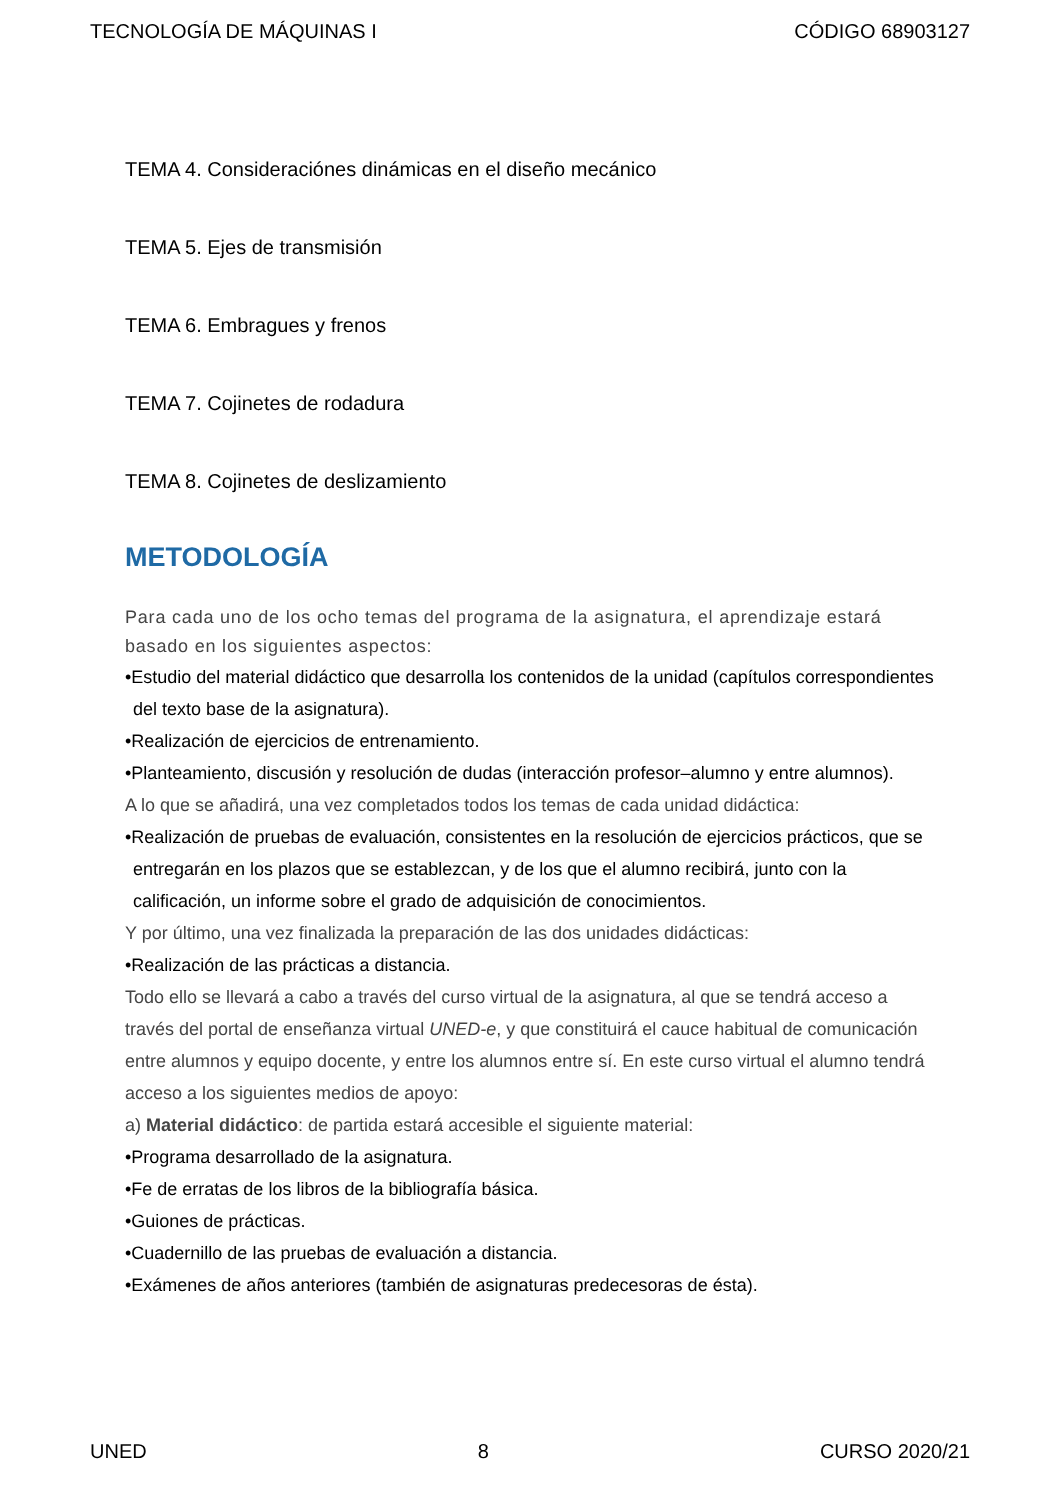TECNOLOGÍA DE MÁQUINAS I CÓDIGO 68903127
TEMA 4. Consideraciónes dinámicas en el diseño mecánico
TEMA 5. Ejes de transmisión
TEMA 6. Embragues y frenos
TEMA 7. Cojinetes de rodadura
TEMA 8. Cojinetes de deslizamiento
METODOLOGÍA
Para cada uno de los ocho temas del programa de la asignatura, el aprendizaje estará basado en los siguientes aspectos:
•Estudio del material didáctico que desarrolla los contenidos de la unidad (capítulos correspondientes del texto base de la asignatura).
•Realización de ejercicios de entrenamiento.
•Planteamiento, discusión y resolución de dudas (interacción profesor–alumno y entre alumnos).
A lo que se añadirá, una vez completados todos los temas de cada unidad didáctica:
•Realización de pruebas de evaluación, consistentes en la resolución de ejercicios prácticos, que se entregarán en los plazos que se establezcan, y de los que el alumno recibirá, junto con la calificación, un informe sobre el grado de adquisición de conocimientos.
Y por último, una vez finalizada la preparación de las dos unidades didácticas:
•Realización de las prácticas a distancia.
Todo ello se llevará a cabo a través del curso virtual de la asignatura, al que se tendrá acceso a través del portal de enseñanza virtual UNED-e, y que constituirá el cauce habitual de comunicación entre alumnos y equipo docente, y entre los alumnos entre sí. En este curso virtual el alumno tendrá acceso a los siguientes medios de apoyo:
a) Material didáctico: de partida estará accesible el siguiente material:
•Programa desarrollado de la asignatura.
•Fe de erratas de los libros de la bibliografía básica.
•Guiones de prácticas.
•Cuadernillo de las pruebas de evaluación a distancia.
•Exámenes de años anteriores (también de asignaturas predecesoras de ésta).
UNED 8 CURSO 2020/21